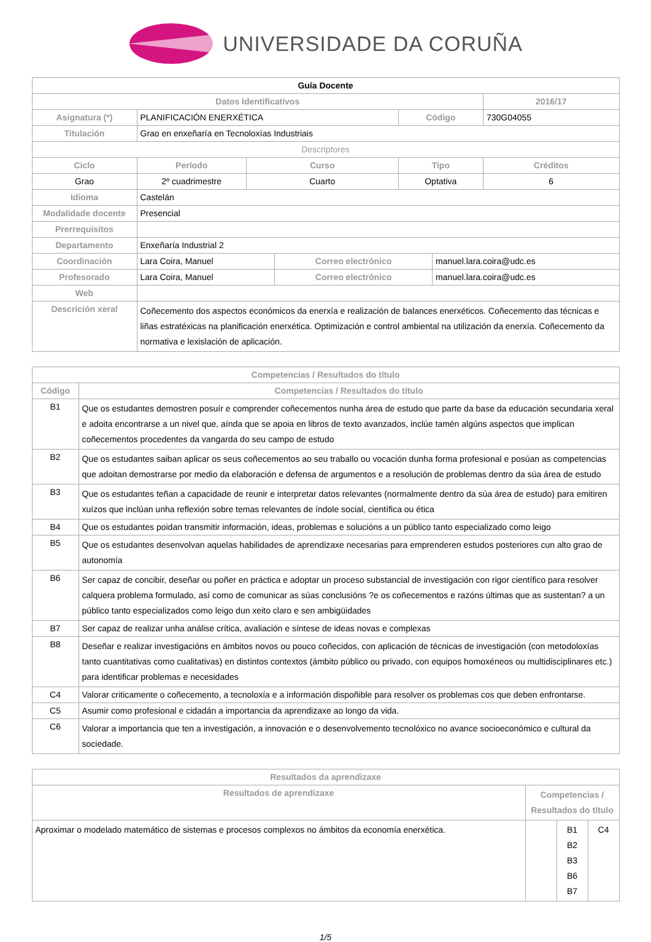UNIVERSIDADE DA CORUÑA
| Guía Docente | | | | | | | |
| Datos Identificativos | | | | | | | 2016/17 |
| Asignatura (*) | PLANIFICACIÓN ENERXÉTICA | | | | Código | | 730G04055 |
| Titulación | Grao en enxeñaría en Tecnoloxías Industriais | | | | | | |
| Descriptores | | | | | | | |
| Ciclo | | Período | Curso | | Tipo | | Créditos |
| Grao | | 2º cuadrimestre | Cuarto | | Optativa | | 6 |
| Idioma | Castelán | | | | | | |
| Modalidade docente | Presencial | | | | | | |
| Prerrequisitos | | | | | | | |
| Departamento | Enxeñaría Industrial 2 | | | | | | |
| Coordinación | Lara Coira, Manuel | | | Correo electrónico | | manuel.lara.coira@udc.es | |
| Profesorado | Lara Coira, Manuel | | | Correo electrónico | | manuel.lara.coira@udc.es | |
| Web | | | | | | | |
| Descrición xeral | Coñecemento dos aspectos económicos da enerxía e realización de balances enerxéticos. Coñecemento das técnicas e liñas estratéxicas na planificación enerxética. Optimización e control ambiental na utilización da enerxía. Coñecemento da normativa e lexislación de aplicación. | | | | | | |
| Competencias / Resultados do título | |
| --- | --- |
| Código | Competencias / Resultados do título |
| B1 | Que os estudantes demostren posuír e comprender coñecementos nunha área de estudo que parte da base da educación secundaria xeral e adoita encontrarse a un nivel que, aínda que se apoia en libros de texto avanzados, inclúe tamén algúns aspectos que implican coñecementos procedentes da vangarda do seu campo de estudo |
| B2 | Que os estudantes saiban aplicar os seus coñecementos ao seu traballo ou vocación dunha forma profesional e posúan as competencias que adoitan demostrarse por medio da elaboración e defensa de argumentos e a resolución de problemas dentro da súa área de estudo |
| B3 | Que os estudantes teñan a capacidade de reunir e interpretar datos relevantes (normalmente dentro da súa área de estudo) para emitiren xuízos que inclúan unha reflexión sobre temas relevantes de índole social, científica ou ética |
| B4 | Que os estudantes poidan transmitir información, ideas, problemas e solucións a un público tanto especializado como leigo |
| B5 | Que os estudantes desenvolvan aquelas habilidades de aprendizaxe necesarias para emprenderen estudos posteriores cun alto grao de autonomía |
| B6 | Ser capaz de concibir, deseñar ou poñer en práctica e adoptar un proceso substancial de investigación con rigor científico para resolver calquera problema formulado, así como de comunicar as súas conclusións ?e os coñecementos e razóns últimas que as sustentan? a un público tanto especializados como leigo dun xeito claro e sen ambigüidades |
| B7 | Ser capaz de realizar unha análise crítica, avaliación e síntese de ideas novas e complexas |
| B8 | Deseñar e realizar investigacións en ámbitos novos ou pouco coñecidos, con aplicación de técnicas de investigación (con metodoloxías tanto cuantitativas como cualitativas) en distintos contextos (ámbito público ou privado, con equipos homoxéneos ou multidisciplinares etc.) para identificar problemas e necesidades |
| C4 | Valorar criticamente o coñecemento, a tecnoloxía e a información dispoñible para resolver os problemas cos que deben enfrontarse. |
| C5 | Asumir como profesional e cidadán a importancia da aprendizaxe ao longo da vida. |
| C6 | Valorar a importancia que ten a investigación, a innovación e o desenvolvemento tecnolóxico no avance socioeconómico e cultural da sociedade. |
| Resultados da aprendizaxe | | | |
| --- | --- | --- | --- |
| Resultados de aprendizaxe | Competencias / Resultados do título | | |
| Aproximar o modelado matemático de sistemas e procesos complexos no ámbitos da economía enerxética. | | B1 B2 B3 B6 B7 | C4 |
1/5